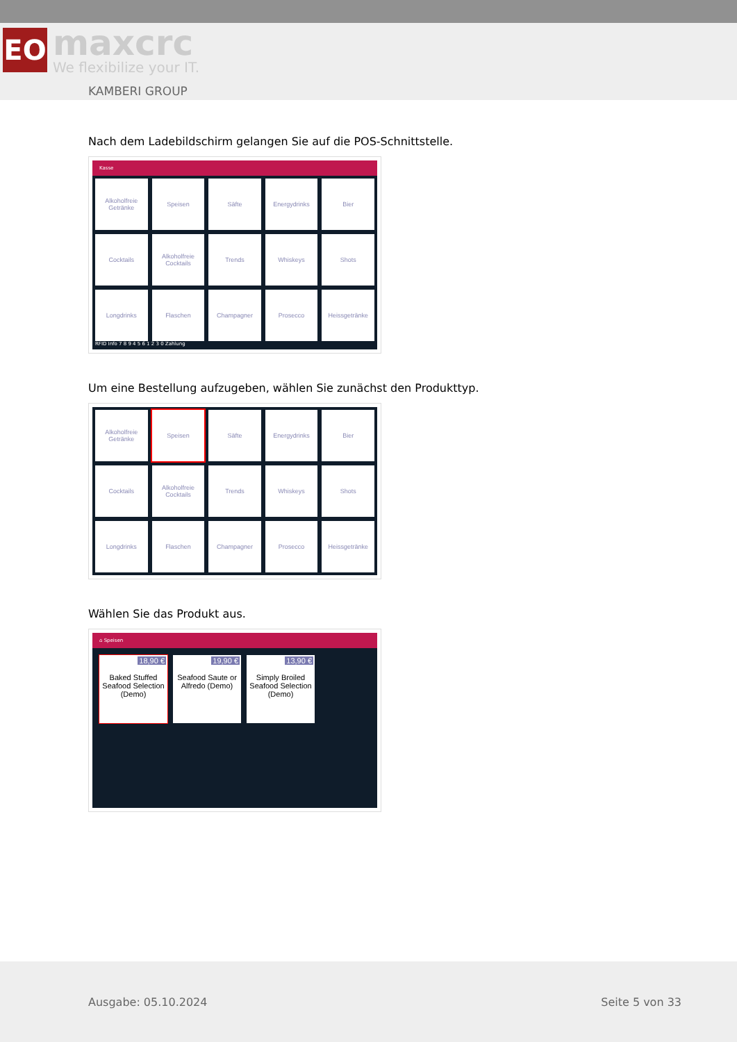ЕО
maxcrc
We flexibilize your IT.
KAMBERI GROUP
Nach dem Ladebildschirm gelangen Sie auf die POS-Schnittstelle.
Kasse
Alkoholfreie Getränke
Speisen
Säfte
Energydrinks
Bier
Cocktails
Alkoholfreie Cocktails
Trends
Whiskeys
Shots
Longdrinks
Flaschen
Champagner
Prosecco
Heissgetränke
RFID Info 7 8 9 4 5 6 1 2 3 0 Zahlung
Um eine Bestellung aufzugeben, wählen Sie zunächst den Produkttyp.
Alkoholfreie Getränke
Speisen
Säfte
Energydrinks
Bier
Cocktails
Alkoholfreie Cocktails
Trends
Whiskeys
Shots
Longdrinks
Flaschen
Champagner
Prosecco
Heissgetränke
Wählen Sie das Produkt aus.
⌂ Speisen
18,90 €
Baked Stuffed Seafood Selection (Demo)
19,90 €
Seafood Saute or Alfredo (Demo)
13,90 €
Simply Broiled Seafood Selection (Demo)
Ausgabe: 05.10.2024 Seite 5 von 33